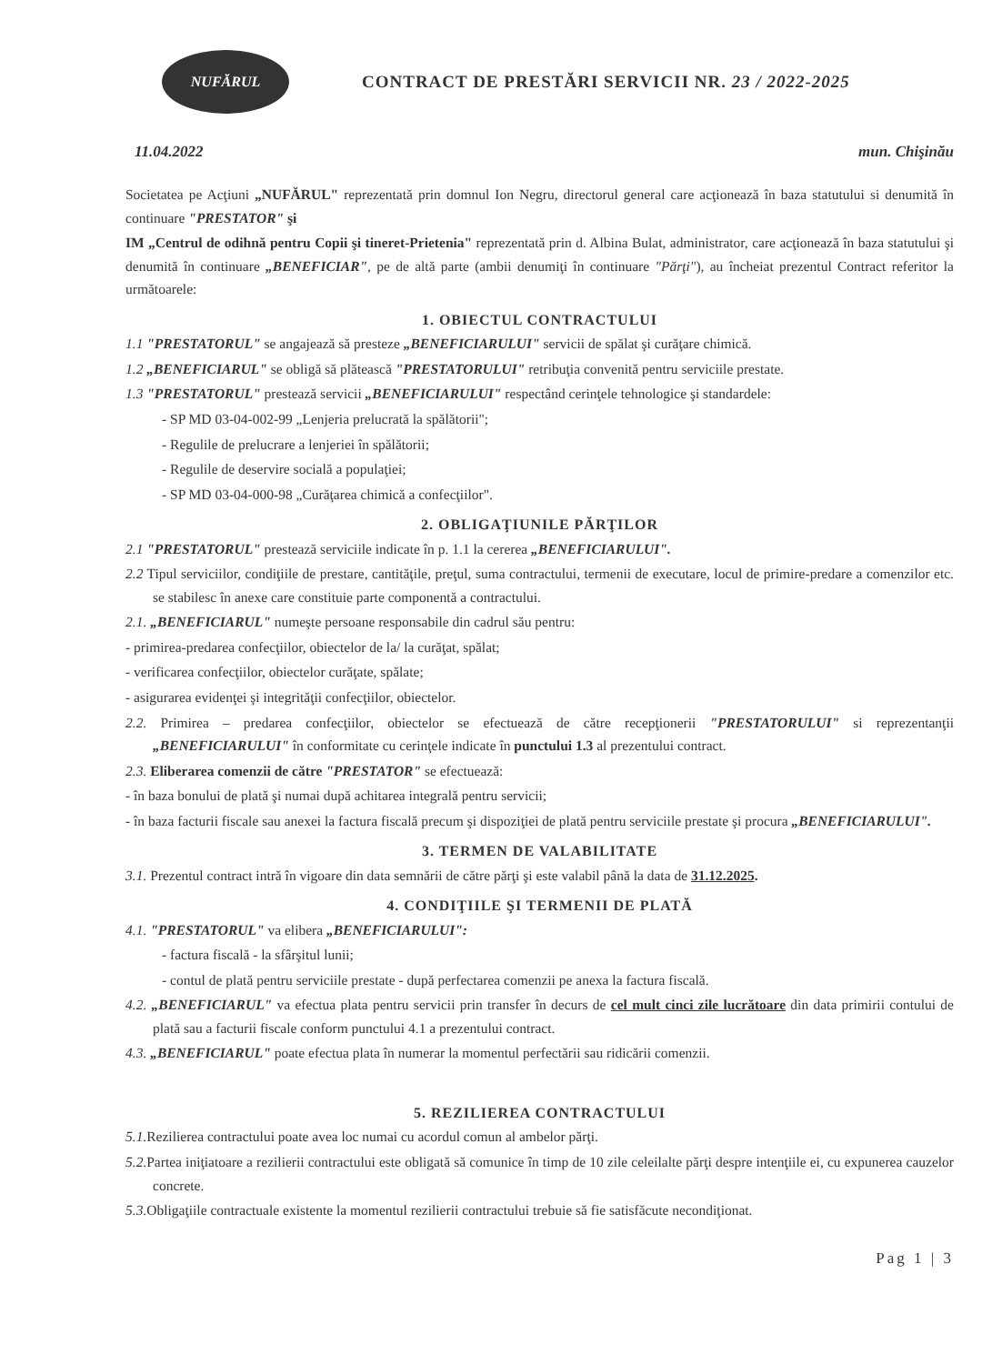NUFĂRUL
CONTRACT DE PRESTĂRI SERVICII NR. 23 / 2022-2025
11.04.2022 mun. Chişinău
Societatea pe Acţiuni „NUFĂRUL" reprezentată prin domnul Ion Negru, directorul general care acţionează în baza statutului si denumită în continuare "PRESTATOR" şi
IM „Centrul de odihnă pentru Copii şi tineret-Prietenia" reprezentată prin d. Albina Bulat, administrator, care acţionează în baza statutului şi denumită în continuare „BENEFICIAR", pe de altă parte (ambii denumiţi în continuare "Părţi"), au încheiat prezentul Contract referitor la următoarele:
1. OBIECTUL CONTRACTULUI
1.1 "PRESTATORUL" se angajează să presteze „BENEFICIARULUI" servicii de spălat şi curăţare chimică.
1.2 „BENEFICIARUL" se obligă să plătească "PRESTATORULUI" retribuţia convenită pentru serviciile prestate.
1.3 "PRESTATORUL" prestează servicii „BENEFICIARULUI" respectând cerinţele tehnologice şi standardele:
- SP MD 03-04-002-99 „Lenjeria prelucrată la spălătorii";
- Regulile de prelucrare a lenjeriei în spălătorii;
- Regulile de deservire socială a populaţiei;
- SP MD 03-04-000-98 „Curăţarea chimică a confecţiilor".
2. OBLIGAŢIUNILE PĂRŢILOR
2.1 "PRESTATORUL" prestează serviciile indicate în p. 1.1 la cererea „BENEFICIARULUI".
2.2 Tipul serviciilor, condiţiile de prestare, cantităţile, preţul, suma contractului, termenii de executare, locul de primire-predare a comenzilor etc. se stabilesc în anexe care constituie parte componentă a contractului.
2.1. „BENEFICIARUL" numeşte persoane responsabile din cadrul său pentru:
- primirea-predarea confecţiilor, obiectelor de la/ la curăţat, spălat;
- verificarea confecţiilor, obiectelor curăţate, spălate;
- asigurarea evidenţei şi integrităţii confecţiilor, obiectelor.
2.2. Primirea – predarea confecţiilor, obiectelor se efectuează de către recepţionerii "PRESTATORULUI" si reprezentanţii „BENEFICIARULUI" în conformitate cu cerinţele indicate în punctului 1.3 al prezentului contract.
2.3. Eliberarea comenzii de către "PRESTATOR" se efectuează:
- în baza bonului de plată şi numai după achitarea integrală pentru servicii;
- în baza facturii fiscale sau anexei la factura fiscală precum şi dispoziţiei de plată pentru serviciile prestate şi procura „BENEFICIARULUI".
3. TERMEN DE VALABILITATE
3.1. Prezentul contract intră în vigoare din data semnării de către părţi şi este valabil până la data de 31.12.2025.
4. CONDIŢIILE ŞI TERMENII DE PLATĂ
4.1. "PRESTATORUL" va elibera „BENEFICIARULUI":
- factura fiscală - la sfârşitul lunii;
- contul de plată pentru serviciile prestate - după perfectarea comenzii pe anexa la factura fiscală.
4.2. „BENEFICIARUL" va efectua plata pentru servicii prin transfer în decurs de cel mult cinci zile lucrătoare din data primirii contului de plată sau a facturii fiscale conform punctului 4.1 a prezentului contract.
4.3. „BENEFICIARUL" poate efectua plata în numerar la momentul perfectării sau ridicării comenzii.
5. REZILIEREA CONTRACTULUI
5.1. Rezilierea contractului poate avea loc numai cu acordul comun al ambelor părţi.
5.2. Partea iniţiatoare a rezilierii contractului este obligată să comunice în timp de 10 zile celeilalte părţi despre intenţiile ei, cu expunerea cauzelor concrete.
5.3. Obligaţiile contractuale existente la momentul rezilierii contractului trebuie să fie satisfăcute necondiţionat.
Pag 1 | 3